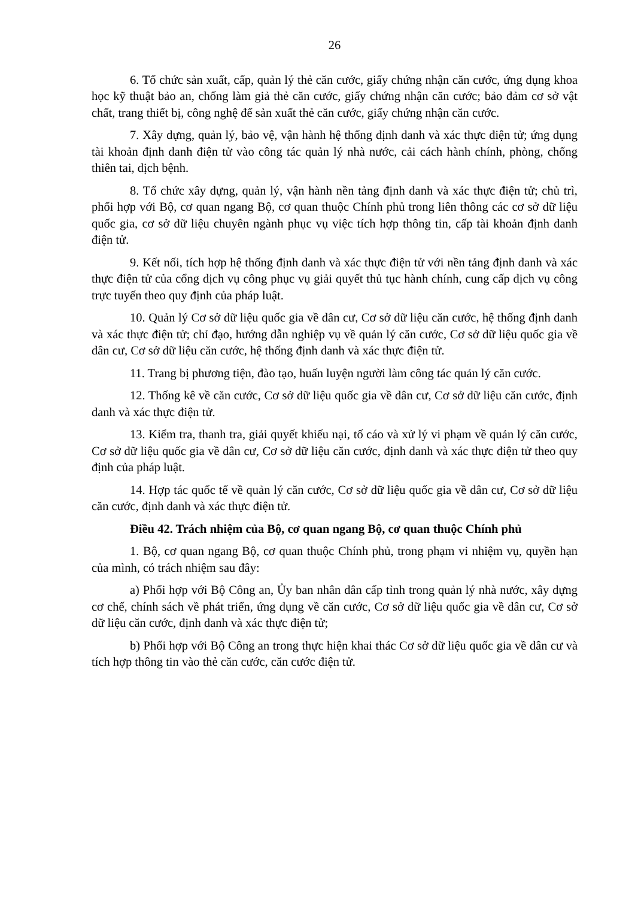26
6. Tổ chức sản xuất, cấp, quản lý thẻ căn cước, giấy chứng nhận căn cước, ứng dụng khoa học kỹ thuật bảo an, chống làm giả thẻ căn cước, giấy chứng nhận căn cước; bảo đảm cơ sở vật chất, trang thiết bị, công nghệ để sản xuất thẻ căn cước, giấy chứng nhận căn cước.
7. Xây dựng, quản lý, bảo vệ, vận hành hệ thống định danh và xác thực điện tử; ứng dụng tài khoản định danh điện tử vào công tác quản lý nhà nước, cải cách hành chính, phòng, chống thiên tai, dịch bệnh.
8. Tổ chức xây dựng, quản lý, vận hành nền tảng định danh và xác thực điện tử; chủ trì, phối hợp với Bộ, cơ quan ngang Bộ, cơ quan thuộc Chính phủ trong liên thông các cơ sở dữ liệu quốc gia, cơ sở dữ liệu chuyên ngành phục vụ việc tích hợp thông tin, cấp tài khoản định danh điện tử.
9. Kết nối, tích hợp hệ thống định danh và xác thực điện tử với nền tảng định danh và xác thực điện tử của cổng dịch vụ công phục vụ giải quyết thủ tục hành chính, cung cấp dịch vụ công trực tuyến theo quy định của pháp luật.
10. Quản lý Cơ sở dữ liệu quốc gia về dân cư, Cơ sở dữ liệu căn cước, hệ thống định danh và xác thực điện tử; chỉ đạo, hướng dẫn nghiệp vụ về quản lý căn cước, Cơ sở dữ liệu quốc gia về dân cư, Cơ sở dữ liệu căn cước, hệ thống định danh và xác thực điện tử.
11. Trang bị phương tiện, đào tạo, huấn luyện người làm công tác quản lý căn cước.
12. Thống kê về căn cước, Cơ sở dữ liệu quốc gia về dân cư, Cơ sở dữ liệu căn cước, định danh và xác thực điện tử.
13. Kiểm tra, thanh tra, giải quyết khiếu nại, tố cáo và xử lý vi phạm về quản lý căn cước, Cơ sở dữ liệu quốc gia về dân cư, Cơ sở dữ liệu căn cước, định danh và xác thực điện tử theo quy định của pháp luật.
14. Hợp tác quốc tế về quản lý căn cước, Cơ sở dữ liệu quốc gia về dân cư, Cơ sở dữ liệu căn cước, định danh và xác thực điện tử.
Điều 42. Trách nhiệm của Bộ, cơ quan ngang Bộ, cơ quan thuộc Chính phủ
1. Bộ, cơ quan ngang Bộ, cơ quan thuộc Chính phủ, trong phạm vi nhiệm vụ, quyền hạn của mình, có trách nhiệm sau đây:
a) Phối hợp với Bộ Công an, Ủy ban nhân dân cấp tỉnh trong quản lý nhà nước, xây dựng cơ chế, chính sách về phát triển, ứng dụng về căn cước, Cơ sở dữ liệu quốc gia về dân cư, Cơ sở dữ liệu căn cước, định danh và xác thực điện tử;
b) Phối hợp với Bộ Công an trong thực hiện khai thác Cơ sở dữ liệu quốc gia về dân cư và tích hợp thông tin vào thẻ căn cước, căn cước điện tử.